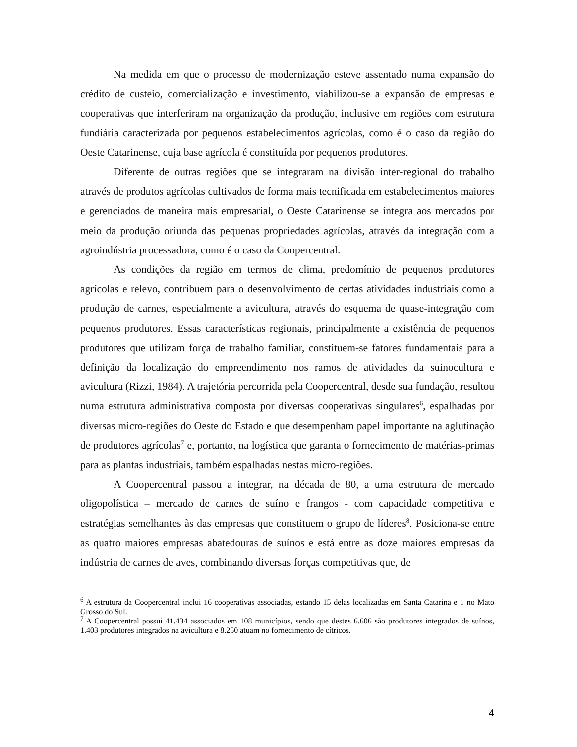Na medida em que o processo de modernização esteve assentado numa expansão do crédito de custeio, comercialização e investimento, viabilizou-se a expansão de empresas e cooperativas que interferiram na organização da produção, inclusive em regiões com estrutura fundiária caracterizada por pequenos estabelecimentos agrícolas, como é o caso da região do Oeste Catarinense, cuja base agrícola é constituída por pequenos produtores.
Diferente de outras regiões que se integraram na divisão inter-regional do trabalho através de produtos agrícolas cultivados de forma mais tecnificada em estabelecimentos maiores e gerenciados de maneira mais empresarial, o Oeste Catarinense se integra aos mercados por meio da produção oriunda das pequenas propriedades agrícolas, através da integração com a agroindústria processadora, como é o caso da Coopercentral.
As condições da região em termos de clima, predomínio de pequenos produtores agrícolas e relevo, contribuem para o desenvolvimento de certas atividades industriais como a produção de carnes, especialmente a avicultura, através do esquema de quase-integração com pequenos produtores. Essas características regionais, principalmente a existência de pequenos produtores que utilizam força de trabalho familiar, constituem-se fatores fundamentais para a definição da localização do empreendimento nos ramos de atividades da suinocultura e avicultura (Rizzi, 1984). A trajetória percorrida pela Coopercentral, desde sua fundação, resultou numa estrutura administrativa composta por diversas cooperativas singulares<sup>6</sup>, espalhadas por diversas micro-regiões do Oeste do Estado e que desempenham papel importante na aglutinação de produtores agrícolas<sup>7</sup> e, portanto, na logística que garanta o fornecimento de matérias-primas para as plantas industriais, também espalhadas nestas micro-regiões.
A Coopercentral passou a integrar, na década de 80, a uma estrutura de mercado oligopolística – mercado de carnes de suíno e frangos - com capacidade competitiva e estratégias semelhantes às das empresas que constituem o grupo de líderes<sup>8</sup>. Posiciona-se entre as quatro maiores empresas abatedouras de suínos e está entre as doze maiores empresas da indústria de carnes de aves, combinando diversas forças competitivas que, de
<sup>6</sup> A estrutura da Coopercentral inclui 16 cooperativas associadas, estando 15 delas localizadas em Santa Catarina e 1 no Mato Grosso do Sul.
<sup>7</sup> A Coopercentral possui 41.434 associados em 108 municípios, sendo que destes 6.606 são produtores integrados de suínos, 1.403 produtores integrados na avicultura e 8.250 atuam no fornecimento de cítricos.
4